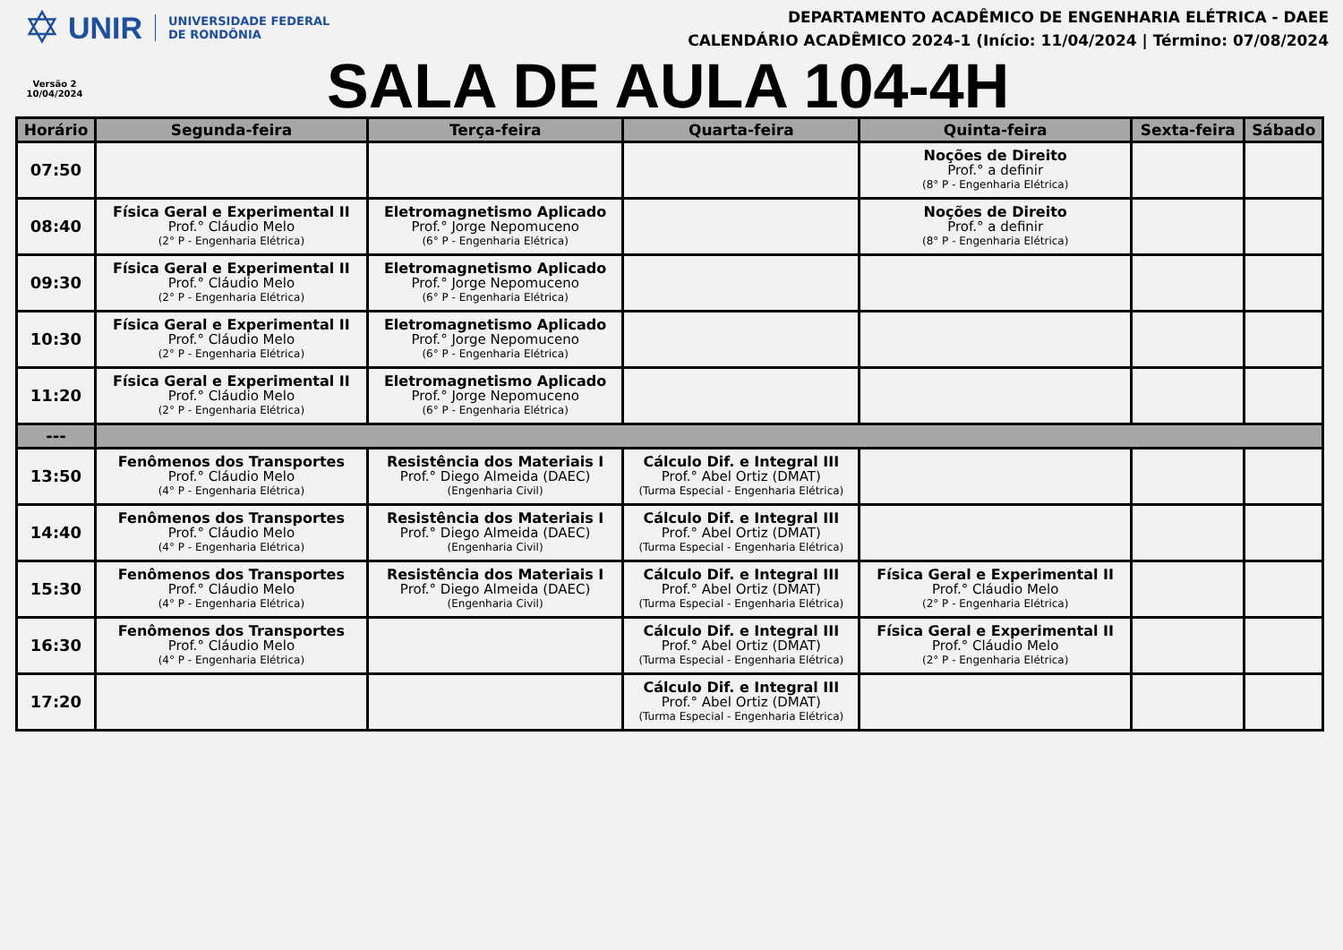✡ UNIR UNIVERSIDADE FEDERAL
DE RONDÔNIA
Versão 2
10/04/2024
DEPARTAMENTO ACADÊMICO DE ENGENHARIA ELÉTRICA - DAEE
CALENDÁRIO ACADÊMICO 2024-1 (Início: 11/04/2024 | Término: 07/08/2024
SALA DE AULA 104-4H
| Horário | Segunda-feira | Terça-feira | Quarta-feira | Quinta-feira | Sexta-feira | Sábado |
| --- | --- | --- | --- | --- | --- | --- |
| 07:50 | | | | Noções de Direito Prof.° a definir (8° P - Engenharia Elétrica) | | |
| 08:40 | Física Geral e Experimental II Prof.° Cláudio Melo (2° P - Engenharia Elétrica) | Eletromagnetismo Aplicado Prof.° Jorge Nepomuceno (6° P - Engenharia Elétrica) | | Noções de Direito Prof.° a definir (8° P - Engenharia Elétrica) | | |
| 09:30 | Física Geral e Experimental II Prof.° Cláudio Melo (2° P - Engenharia Elétrica) | Eletromagnetismo Aplicado Prof.° Jorge Nepomuceno (6° P - Engenharia Elétrica) | | | | |
| 10:30 | Física Geral e Experimental II Prof.° Cláudio Melo (2° P - Engenharia Elétrica) | Eletromagnetismo Aplicado Prof.° Jorge Nepomuceno (6° P - Engenharia Elétrica) | | | | |
| 11:20 | Física Geral e Experimental II Prof.° Cláudio Melo (2° P - Engenharia Elétrica) | Eletromagnetismo Aplicado Prof.° Jorge Nepomuceno (6° P - Engenharia Elétrica) | | | | |
| --- | | | | | | |
| 13:50 | Fenômenos dos Transportes Prof.° Cláudio Melo (4° P - Engenharia Elétrica) | Resistência dos Materiais I Prof.° Diego Almeida (DAEC) (Engenharia Civil) | Cálculo Dif. e Integral III Prof.° Abel Ortiz (DMAT) (Turma Especial - Engenharia Elétrica) | | | |
| 14:40 | Fenômenos dos Transportes Prof.° Cláudio Melo (4° P - Engenharia Elétrica) | Resistência dos Materiais I Prof.° Diego Almeida (DAEC) (Engenharia Civil) | Cálculo Dif. e Integral III Prof.° Abel Ortiz (DMAT) (Turma Especial - Engenharia Elétrica) | | | |
| 15:30 | Fenômenos dos Transportes Prof.° Cláudio Melo (4° P - Engenharia Elétrica) | Resistência dos Materiais I Prof.° Diego Almeida (DAEC) (Engenharia Civil) | Cálculo Dif. e Integral III Prof.° Abel Ortiz (DMAT) (Turma Especial - Engenharia Elétrica) | Física Geral e Experimental II Prof.° Cláudio Melo (2° P - Engenharia Elétrica) | | |
| 16:30 | Fenômenos dos Transportes Prof.° Cláudio Melo (4° P - Engenharia Elétrica) | | Cálculo Dif. e Integral III Prof.° Abel Ortiz (DMAT) (Turma Especial - Engenharia Elétrica) | Física Geral e Experimental II Prof.° Cláudio Melo (2° P - Engenharia Elétrica) | | |
| 17:20 | | | Cálculo Dif. e Integral III Prof.° Abel Ortiz (DMAT) (Turma Especial - Engenharia Elétrica) | | | |